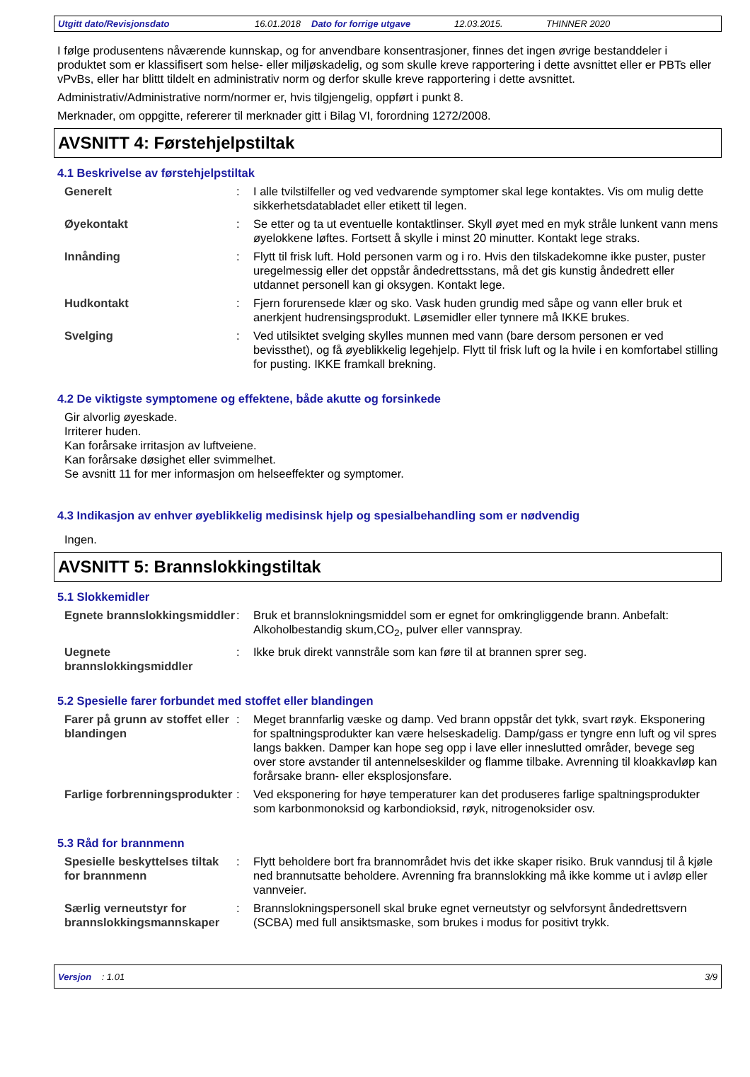Utgitt dato/Revisjonsdato 16.01.2018 Dato for forrige utgave 12.03.2015. THINNER 2020
I følge produsentens nåværende kunnskap, og for anvendbare konsentrasjoner, finnes det ingen øvrige bestanddeler i produktet som er klassifisert som helse- eller miljøskadelig, og som skulle kreve rapportering i dette avsnittet eller er PBTs eller vPvBs, eller har blittt tildelt en administrativ norm og derfor skulle kreve rapportering i dette avsnittet.
Administrativ/Administrative norm/normer er, hvis tilgjengelig, oppført i punkt 8.
Merknader, om oppgitte, refererer til merknader gitt i Bilag VI, forordning 1272/2008.
AVSNITT 4: Førstehjelpstiltak
4.1 Beskrivelse av førstehjelpstiltak
| Generelt | : | I alle tvilstilfeller og ved vedvarende symptomer skal lege kontaktes. Vis om mulig dette sikkerhetsdatabladet eller etikett til legen. |
| Øyekontakt | : | Se etter og ta ut eventuelle kontaktlinser. Skyll øyet med en myk stråle lunkent vann mens øyelokkene løftes. Fortsett å skylle i minst 20 minutter. Kontakt lege straks. |
| Innånding | : | Flytt til frisk luft. Hold personen varm og i ro. Hvis den tilskadekomne ikke puster, puster uregelmessig eller det oppstår åndedrettsstans, må det gis kunstig åndedrett eller utdannet personell kan gi oksygen. Kontakt lege. |
| Hudkontakt | : | Fjern forurensede klær og sko. Vask huden grundig med såpe og vann eller bruk et anerkjent hudrensingsprodukt. Løsemidler eller tynnere må IKKE brukes. |
| Svelging | : | Ved utilsiktet svelging skylles munnen med vann (bare dersom personen er ved bevissthet), og få øyeblikkelig legehjelp. Flytt til frisk luft og la hvile i en komfortabel stilling for pusting. IKKE framkall brekning. |
4.2 De viktigste symptomene og effektene, både akutte og forsinkede
Gir alvorlig øyeskade.
Irriterer huden.
Kan forårsake irritasjon av luftveiene.
Kan forårsake døsighet eller svimmelhet.
Se avsnitt 11 for mer informasjon om helseeffekter og symptomer.
4.3 Indikasjon av enhver øyeblikkelig medisinsk hjelp og spesialbehandling som er nødvendig
Ingen.
AVSNITT 5: Brannslokkingstiltak
5.1 Slokkemidler
| Egnete brannslokkingsmiddler | : | Bruk et brannslokningsmiddel som er egnet for omkringliggende brann. Anbefalt: Alkoholbestandig skum,CO<sub>2</sub>, pulver eller vannspray. |
| Uegnete brannslokkingsmiddler | : | Ikke bruk direkt vannstråle som kan føre til at brannen sprer seg. |
5.2 Spesielle farer forbundet med stoffet eller blandingen
| Farer på grunn av stoffet eller blandingen | : | Meget brannfarlig væske og damp. Ved brann oppstår det tykk, svart røyk. Eksponering for spaltningsprodukter kan være helseskadelig. Damp/gass er tyngre enn luft og vil spres langs bakken. Damper kan hope seg opp i lave eller inneslutted områder, bevege seg over store avstander til antennelseskilder og flamme tilbake. Avrenning til kloakkavløp kan forårsake brann- eller eksplosjonsfare. |
| Farlige forbrenningsprodukter | : | Ved eksponering for høye temperaturer kan det produseres farlige spaltningsprodukter som karbonmonoksid og karbondioksid, røyk, nitrogenoksider osv. |
5.3 Råd for brannmenn
| Spesielle beskyttelses tiltak for brannmenn | : | Flytt beholdere bort fra brannområdet hvis det ikke skaper risiko. Bruk vanndusj til å kjøle ned brannutsatte beholdere. Avrenning fra brannslokking må ikke komme ut i avløp eller vannveier. |
| Særlig verneutstyr for brannslokkingsmannskaper | : | Brannslokningspersonell skal bruke egnet verneutstyr og selvforsynt åndedrettsvern (SCBA) med full ansiktsmaske, som brukes i modus for positivt trykk. |
Versjon : 1.01 3/9